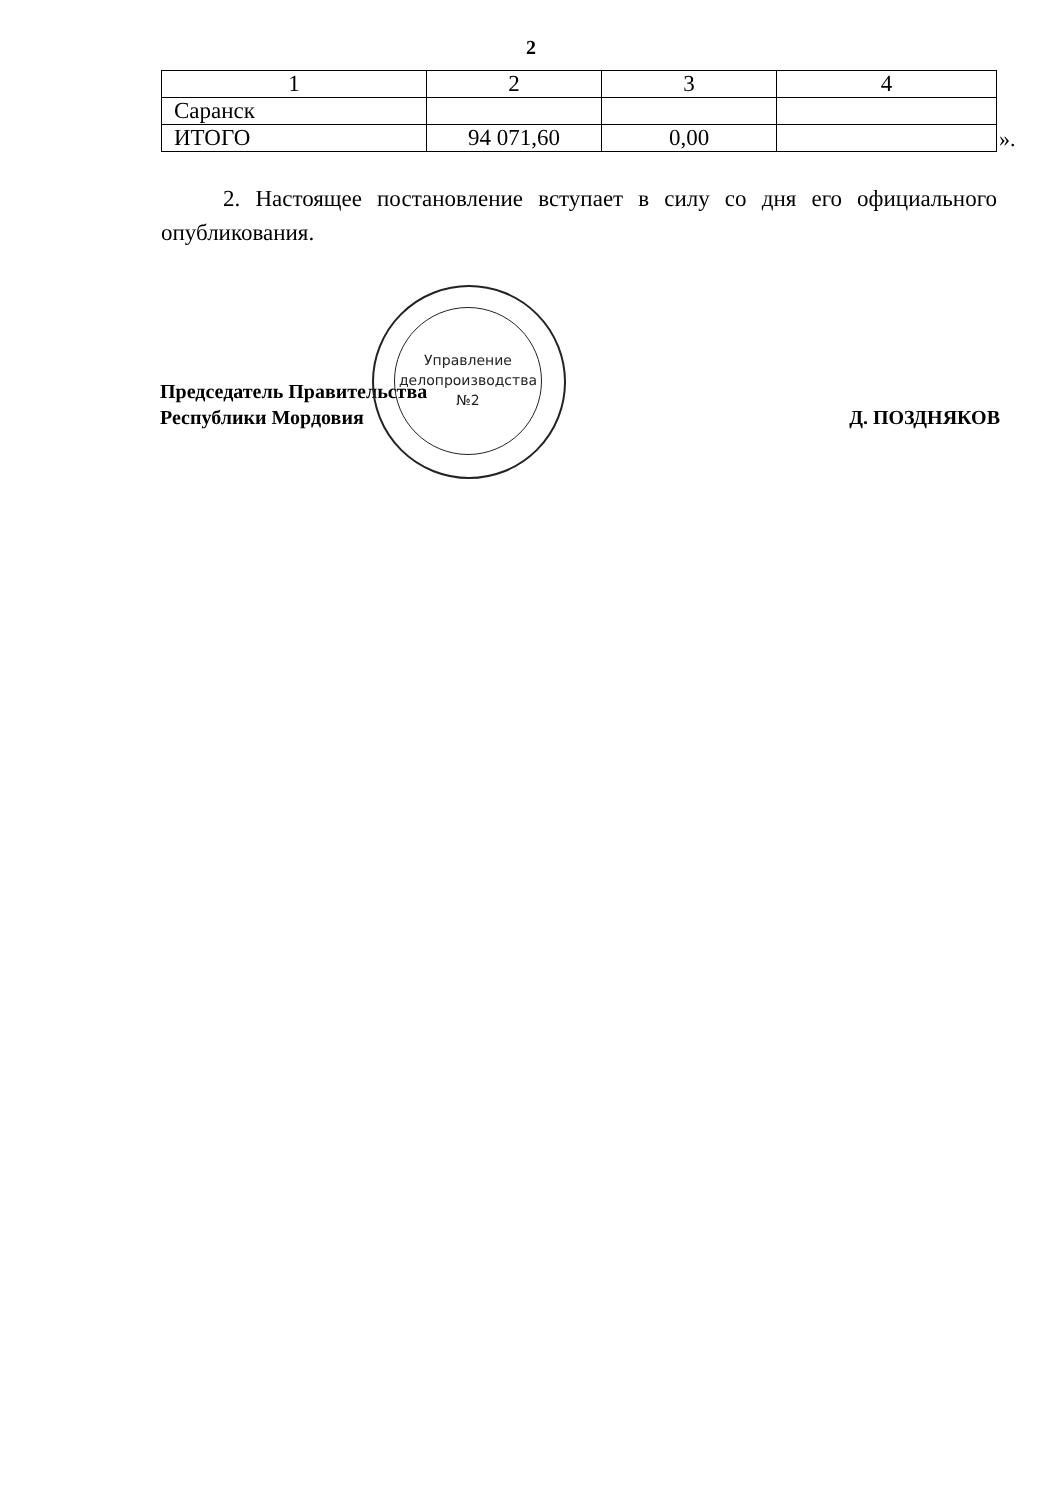2
| 1 | 2 | 3 | 4 |
| Саранск | | | |
| ИТОГО | 94 071,60 | 0,00 | |
».
2. Настоящее постановление вступает в силу со дня его официального опубликования.
Председатель Правительства
Республики Мордовия
Д. ПОЗДНЯКОВ
Управление делопроизводства №2